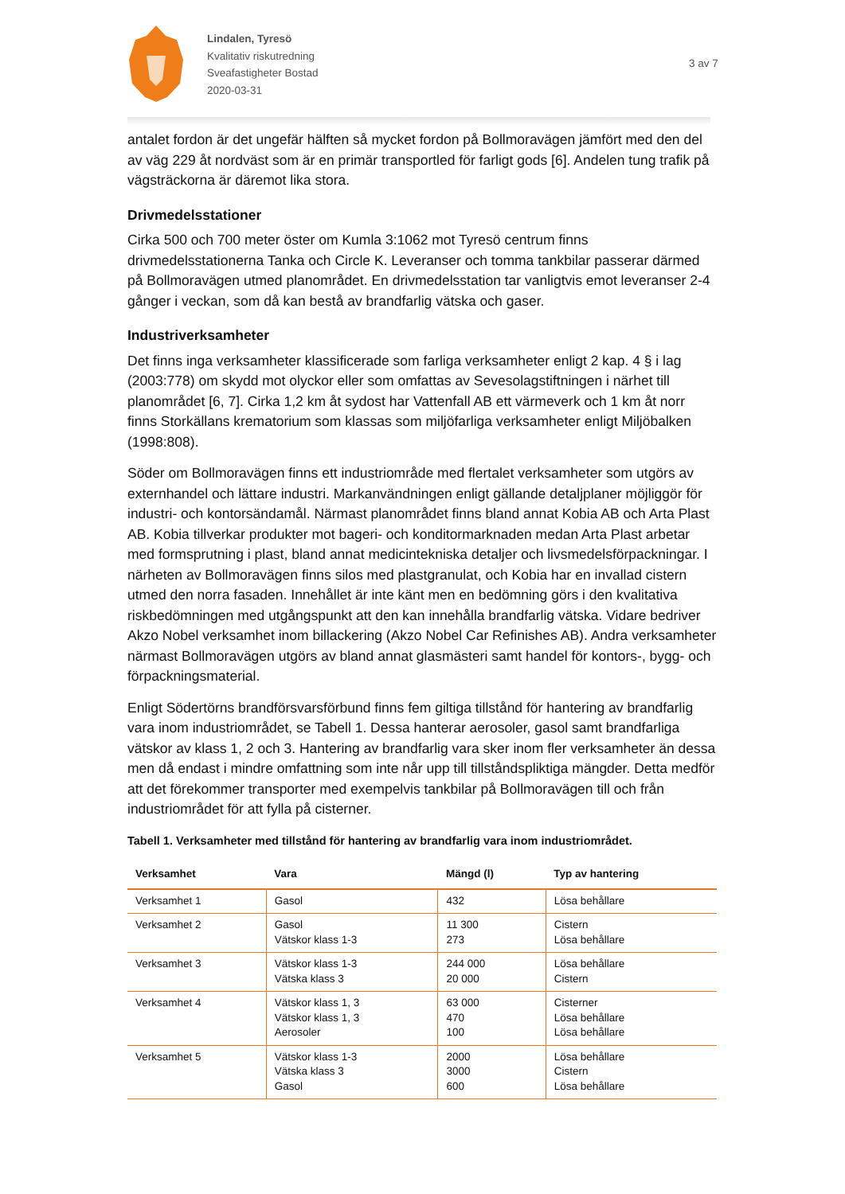Lindalen, Tyresö
Kvalitativ riskutredning
Sveafastigheter Bostad
2020-03-31
3 av 7
antalet fordon är det ungefär hälften så mycket fordon på Bollmoravägen jämfört med den del av väg 229 åt nordväst som är en primär transportled för farligt gods [6]. Andelen tung trafik på vägsträckorna är däremot lika stora.
Drivmedelsstationer
Cirka 500 och 700 meter öster om Kumla 3:1062 mot Tyresö centrum finns drivmedelsstationerna Tanka och Circle K. Leveranser och tomma tankbilar passerar därmed på Bollmoravägen utmed planområdet. En drivmedelsstation tar vanligtvis emot leveranser 2-4 gånger i veckan, som då kan bestå av brandfarlig vätska och gaser.
Industriverksamheter
Det finns inga verksamheter klassificerade som farliga verksamheter enligt 2 kap. 4 § i lag (2003:778) om skydd mot olyckor eller som omfattas av Sevesolagstiftningen i närhet till planområdet [6, 7]. Cirka 1,2 km åt sydost har Vattenfall AB ett värmeverk och 1 km åt norr finns Storkällans krematorium som klassas som miljöfarliga verksamheter enligt Miljöbalken (1998:808).
Söder om Bollmoravägen finns ett industriområde med flertalet verksamheter som utgörs av externhandel och lättare industri. Markanvändningen enligt gällande detaljplaner möjliggör för industri- och kontorsändamål. Närmast planområdet finns bland annat Kobia AB och Arta Plast AB. Kobia tillverkar produkter mot bageri- och konditormarknaden medan Arta Plast arbetar med formsprutning i plast, bland annat medicintekniska detaljer och livsmedelsförpackningar. I närheten av Bollmoravägen finns silos med plastgranulat, och Kobia har en invallad cistern utmed den norra fasaden. Innehållet är inte känt men en bedömning görs i den kvalitativa riskbedömningen med utgångspunkt att den kan innehålla brandfarlig vätska. Vidare bedriver Akzo Nobel verksamhet inom billackering (Akzo Nobel Car Refinishes AB). Andra verksamheter närmast Bollmoravägen utgörs av bland annat glasmästeri samt handel för kontors-, bygg- och förpackningsmaterial.
Enligt Södertörns brandförsvarsförbund finns fem giltiga tillstånd för hantering av brandfarlig vara inom industriområdet, se Tabell 1. Dessa hanterar aerosoler, gasol samt brandfarliga vätskor av klass 1, 2 och 3. Hantering av brandfarlig vara sker inom fler verksamheter än dessa men då endast i mindre omfattning som inte når upp till tillståndspliktiga mängder. Detta medför att det förekommer transporter med exempelvis tankbilar på Bollmoravägen till och från industriområdet för att fylla på cisterner.
Tabell 1. Verksamheter med tillstånd för hantering av brandfarlig vara inom industriområdet.
| Verksamhet | Vara | Mängd (l) | Typ av hantering |
| --- | --- | --- | --- |
| Verksamhet 1 | Gasol | 432 | Lösa behållare |
| Verksamhet 2 | Gasol Vätskor klass 1-3 | 11 300 273 | Cistern Lösa behållare |
| Verksamhet 3 | Vätskor klass 1-3 Vätska klass 3 | 244 000 20 000 | Lösa behållare Cistern |
| Verksamhet 4 | Vätskor klass 1, 3 Vätskor klass 1, 3 Aerosoler | 63 000 470 100 | Cisterner Lösa behållare Lösa behållare |
| Verksamhet 5 | Vätskor klass 1-3 Vätska klass 3 Gasol | 2000 3000 600 | Lösa behållare Cistern Lösa behållare |